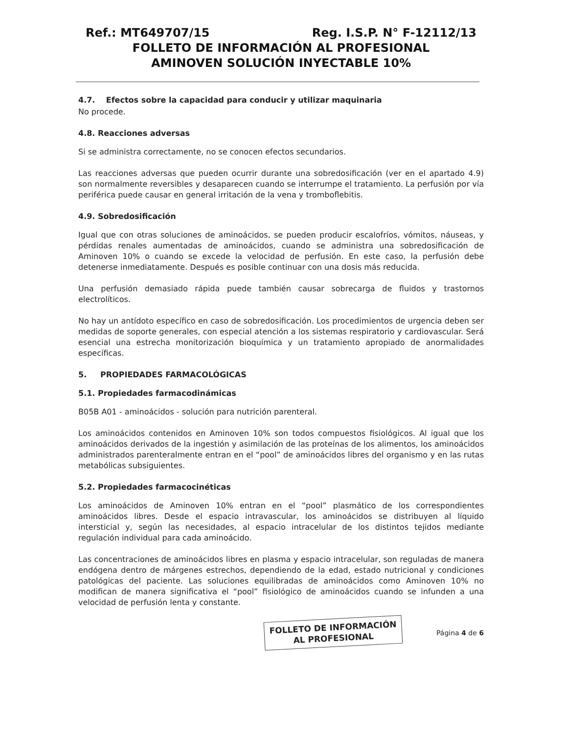Ref.: MT649707/15 Reg. I.S.P. N° F-12112/13
FOLLETO DE INFORMACIÓN AL PROFESIONAL
AMINOVEN SOLUCIÓN INYECTABLE 10%
4.7. Efectos sobre la capacidad para conducir y utilizar maquinaria
No procede.
4.8. Reacciones adversas
Si se administra correctamente, no se conocen efectos secundarios.
Las reacciones adversas que pueden ocurrir durante una sobredosificación (ver en el apartado 4.9) son normalmente reversibles y desaparecen cuando se interrumpe el tratamiento. La perfusión por vía periférica puede causar en general irritación de la vena y tromboflebitis.
4.9. Sobredosificación
Igual que con otras soluciones de aminoácidos, se pueden producir escalofríos, vómitos, náuseas, y pérdidas renales aumentadas de aminoácidos, cuando se administra una sobredosificación de Aminoven 10% o cuando se excede la velocidad de perfusión. En este caso, la perfusión debe detenerse inmediatamente. Después es posible continuar con una dosis más reducida.
Una perfusión demasiado rápida puede también causar sobrecarga de fluidos y trastornos electrolíticos.
No hay un antídoto específico en caso de sobredosificación. Los procedimientos de urgencia deben ser medidas de soporte generales, con especial atención a los sistemas respiratorio y cardiovascular. Será esencial una estrecha monitorización bioquímica y un tratamiento apropiado de anormalidades específicas.
5. PROPIEDADES FARMACOLÓGICAS
5.1. Propiedades farmacodinámicas
B05B A01 - aminoácidos - solución para nutrición parenteral.
Los aminoácidos contenidos en Aminoven 10% son todos compuestos fisiológicos. Al igual que los aminoácidos derivados de la ingestión y asimilación de las proteínas de los alimentos, los aminoácidos administrados parenteralmente entran en el “pool” de aminoácidos libres del organismo y en las rutas metabólicas subsiguientes.
5.2. Propiedades farmacocinéticas
Los aminoácidos de Aminoven 10% entran en el “pool” plasmático de los correspondientes aminoácidos libres. Desde el espacio intravascular, los aminoácidos se distribuyen al líquido intersticial y, según las necesidades, al espacio intracelular de los distintos tejidos mediante regulación individual para cada aminoácido.
Las concentraciones de aminoácidos libres en plasma y espacio intracelular, son reguladas de manera endógena dentro de márgenes estrechos, dependiendo de la edad, estado nutricional y condiciones patológicas del paciente. Las soluciones equilibradas de aminoácidos como Aminoven 10% no modifican de manera significativa el “pool” fisiológico de aminoácidos cuando se infunden a una velocidad de perfusión lenta y constante.
FOLLETO DE INFORMACIÓN
AL PROFESIONAL
Página 4 de 6